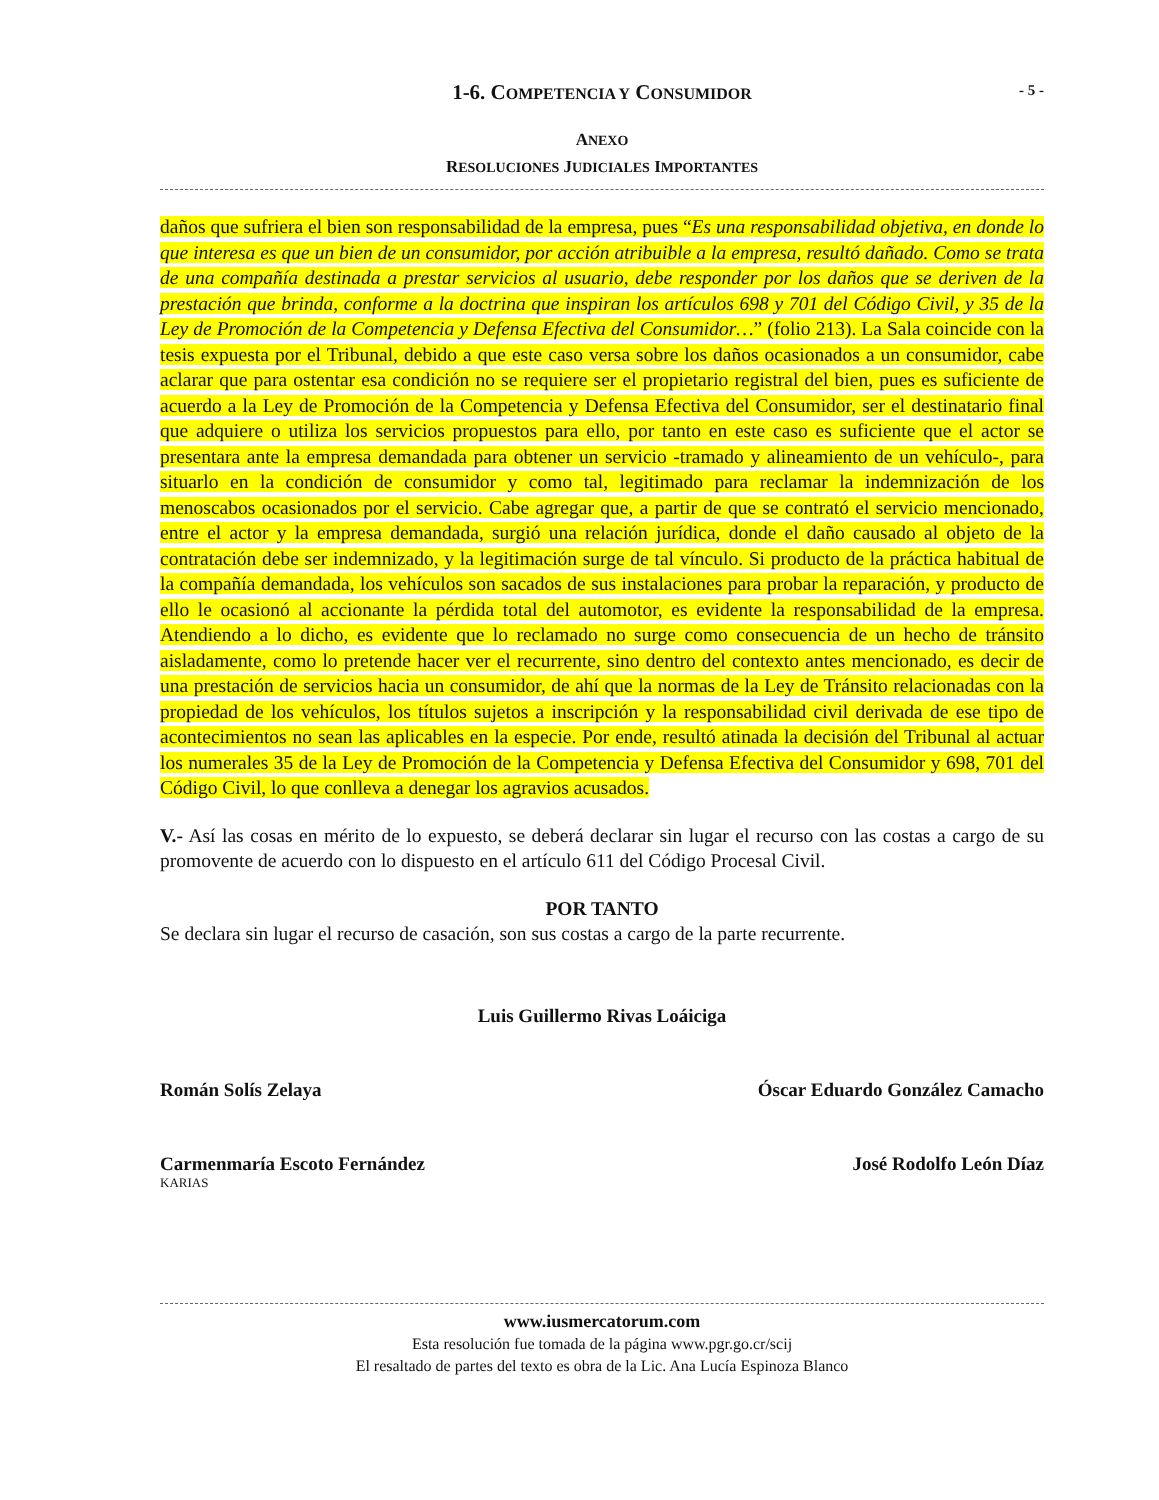1-6. COMPETENCIA Y CONSUMIDOR
- 5 -
ANEXO
RESOLUCIONES JUDICIALES IMPORTANTES
daños que sufriera el bien son responsabilidad de la empresa, pues “Es una responsabilidad objetiva, en donde lo que interesa es que un bien de un consumidor, por acción atribuible a la empresa, resultó dañado. Como se trata de una compañía destinada a prestar servicios al usuario, debe responder por los daños que se deriven de la prestación que brinda, conforme a la doctrina que inspiran los artículos 698 y 701 del Código Civil, y 35 de la Ley de Promoción de la Competencia y Defensa Efectiva del Consumidor…” (folio 213). La Sala coincide con la tesis expuesta por el Tribunal, debido a que este caso versa sobre los daños ocasionados a un consumidor, cabe aclarar que para ostentar esa condición no se requiere ser el propietario registral del bien, pues es suficiente de acuerdo a la Ley de Promoción de la Competencia y Defensa Efectiva del Consumidor, ser el destinatario final que adquiere o utiliza los servicios propuestos para ello, por tanto en este caso es suficiente que el actor se presentara ante la empresa demandada para obtener un servicio -tramado y alineamiento de un vehículo-, para situarlo en la condición de consumidor y como tal, legitimado para reclamar la indemnización de los menoscabos ocasionados por el servicio. Cabe agregar que, a partir de que se contrató el servicio mencionado, entre el actor y la empresa demandada, surgió una relación jurídica, donde el daño causado al objeto de la contratación debe ser indemnizado, y la legitimación surge de tal vínculo. Si producto de la práctica habitual de la compañía demandada, los vehículos son sacados de sus instalaciones para probar la reparación, y producto de ello le ocasionó al accionante la pérdida total del automotor, es evidente la responsabilidad de la empresa. Atendiendo a lo dicho, es evidente que lo reclamado no surge como consecuencia de un hecho de tránsito aisladamente, como lo pretende hacer ver el recurrente, sino dentro del contexto antes mencionado, es decir de una prestación de servicios hacia un consumidor, de ahí que la normas de la Ley de Tránsito relacionadas con la propiedad de los vehículos, los títulos sujetos a inscripción y la responsabilidad civil derivada de ese tipo de acontecimientos no sean las aplicables en la especie. Por ende, resultó atinada la decisión del Tribunal al actuar los numerales 35 de la Ley de Promoción de la Competencia y Defensa Efectiva del Consumidor y 698, 701 del Código Civil, lo que conlleva a denegar los agravios acusados.
V.- Así las cosas en mérito de lo expuesto, se deberá declarar sin lugar el recurso con las costas a cargo de su promovente de acuerdo con lo dispuesto en el artículo 611 del Código Procesal Civil.
POR TANTO
Se declara sin lugar el recurso de casación, son sus costas a cargo de la parte recurrente.
Luis Guillermo Rivas Loáiciga
Román Solís Zelaya Óscar Eduardo González Camacho
Carmenmaría Escoto Fernández José Rodolfo León Díaz
KARIAS
www.iusmercatorum.com
Esta resolución fue tomada de la página www.pgr.go.cr/scij
El resaltado de partes del texto es obra de la Lic. Ana Lucía Espinoza Blanco